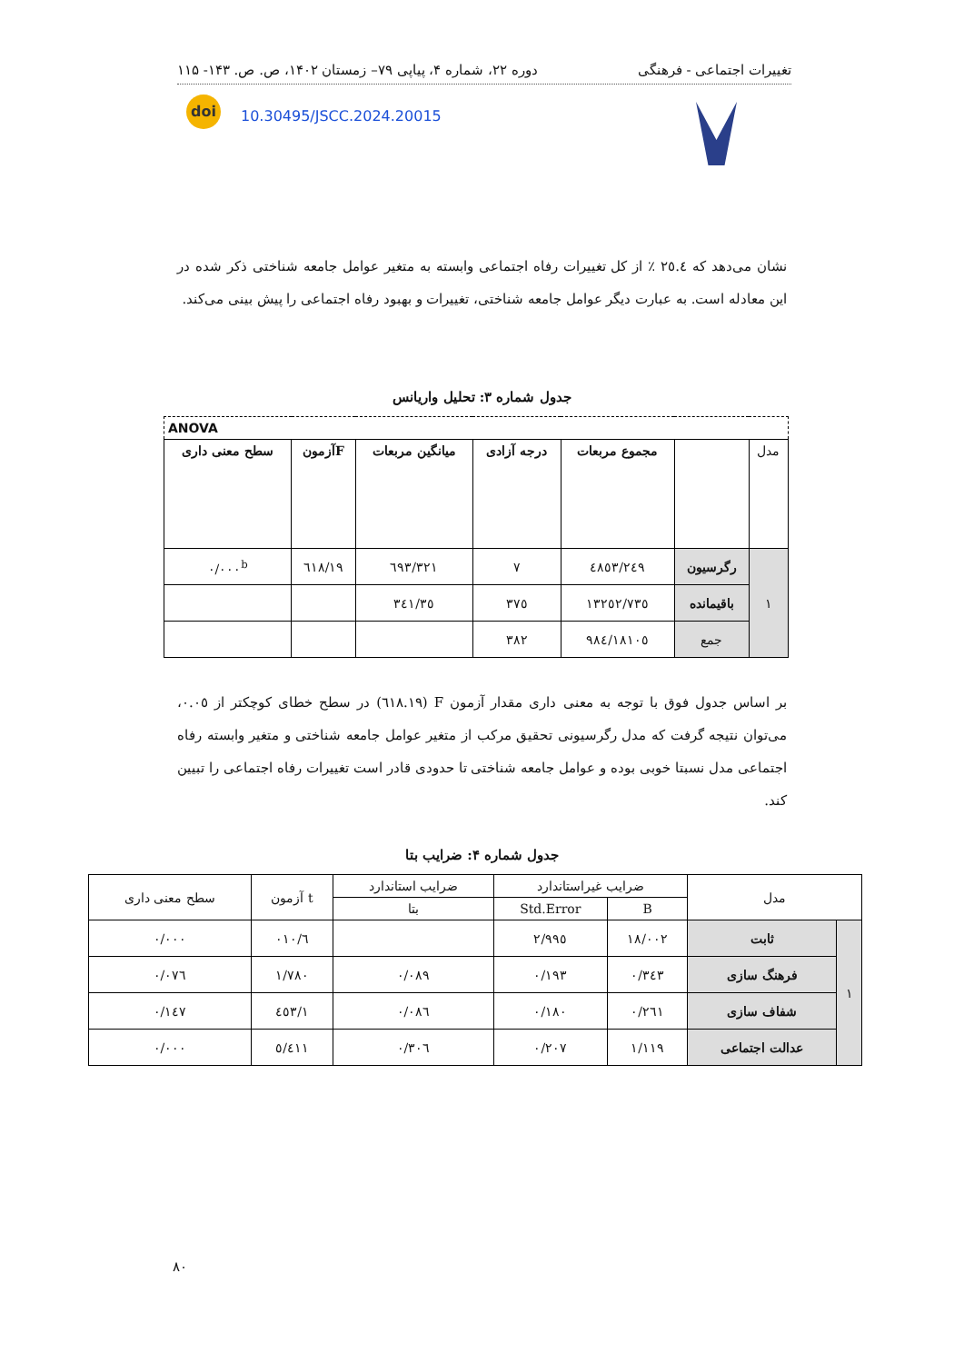تغییرات اجتماعی - فرهنگی دوره ۲۲، شماره ۴، پیاپی ۷۹– زمستان ۱۴۰۲، ص. ص. ۱۴۳- ۱۱۵
doi
10.30495/JSCC.2024.20015
نشان می‌دهد که ٢٥.٤ ٪ از کل تغییرات رفاه اجتماعی وابسته به متغیر عوامل جامعه شناختی ذکر شده در این معادله است. به عبارت دیگر عوامل جامعه شناختی، تغییرات و بهبود رفاه اجتماعی را پیش بینی می‌کند.
جدول شماره ۳: تحلیل واریانس
| ANOVA | | | | | | |
| --- | --- | --- | --- | --- | --- | --- |
| مدل | | مجموع مربعات | درجه آزادی | میانگین مربعات | Fآزمون | سطح معنی داری |
| ۱ | رگرسیون | ٤٨٥٣/٢٤٩ | ۷ | ٦٩٣/٣٢١ | ۱۹/٦۱۸ | ۰/۰۰۰<sup>b</sup> |
| | باقیمانده | ۱۳۲٥۲/۷۳٥ | ۳۷٥ | ۳٥/۳٤۱ | | |
| | جمع | ۱۸۱۰٥/۹۸٤ | ۳۸۲ | | | |
بر اساس جدول فوق با توجه به معنی داری مقدار آزمون F (۱۹.٦۱۸) در سطح خطای کوچکتر از ۰.۰٥، می‌توان نتیجه گرفت که مدل رگرسیونی تحقیق مرکب از متغیر عوامل جامعه شناختی و متغیر وابسته رفاه اجتماعی مدل نسبتا خوبی بوده و عوامل جامعه شناختی تا حدودی قادر است تغییرات رفاه اجتماعی را تبیین کند.
جدول شماره ۴: ضرایب بتا
| مدل | | ضرایب غیراستاندارد | | ضرایب استاندارد | t آزمون | سطح معنی داری |
| --- | --- | --- | --- | --- | --- | --- |
| | | B | Std.Error | بتا | | |
| ۱ | ثابت | ۱۸/۰۰۲ | ۲/۹۹٥ | | ٦/۰۱۰ | ۰/۰۰۰ |
| | فرهنگ سازی | ۰/۳٤۳ | ۰/۱۹۳ | ۰/۰۸۹ | ۱/۷۸۰ | ۰/۰۷٦ |
| | شفاف سازی | ۰/۲٦۱ | ۰/۱۸۰ | ۰/۰۸٦ | ۱/٤٥۳ | ۰/۱٤۷ |
| | عدالت اجتماعی | ۱/۱۱۹ | ۰/۲۰۷ | ۰/۳۰٦ | ٥/٤۱۱ | ۰/۰۰۰ |
۸۰